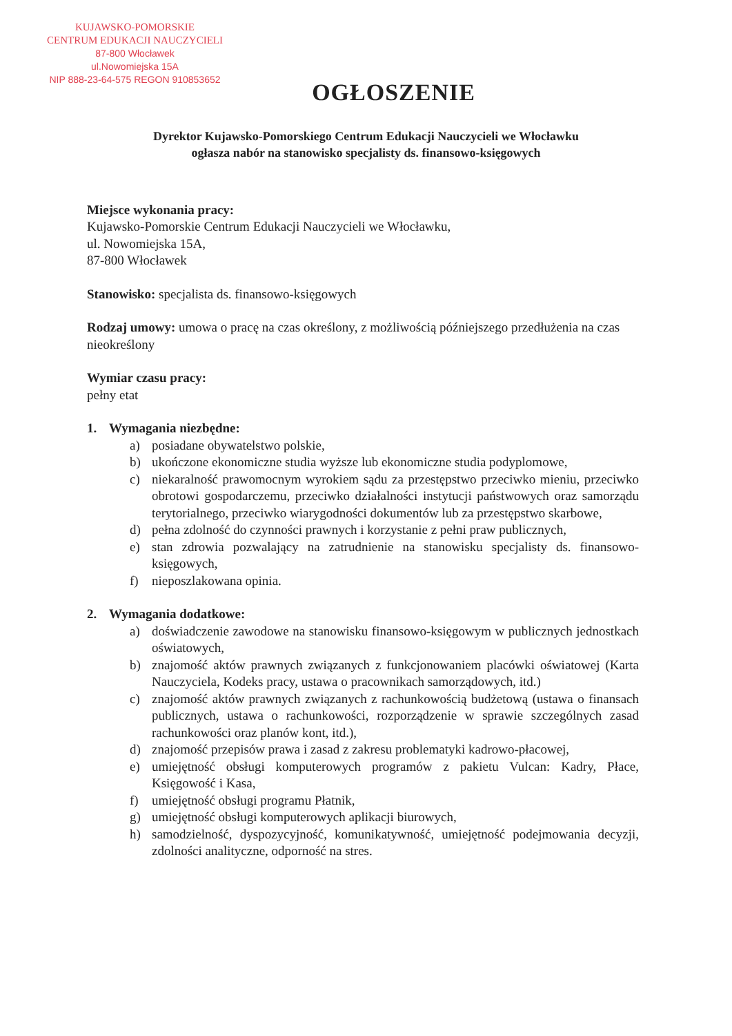KUJAWSKO-POMORSKIE
CENTRUM EDUKACJI NAUCZYCIELI
87-800 Włocławek
ul.Nowomiejska 15A
NIP 888-23-64-575 REGON 910853652
OGŁOSZENIE
Dyrektor Kujawsko-Pomorskiego Centrum Edukacji Nauczycieli we Włocławku
ogłasza nabór na stanowisko specjalisty ds. finansowo-księgowych
Miejsce wykonania pracy:
Kujawsko-Pomorskie Centrum Edukacji Nauczycieli we Włocławku,
ul. Nowomiejska 15A,
87-800 Włocławek
Stanowisko: specjalista ds. finansowo-księgowych
Rodzaj umowy: umowa o pracę na czas określony, z możliwością późniejszego przedłużenia na czas nieokreślony
Wymiar czasu pracy:
pełny etat
1. Wymagania niezbędne:
a) posiadane obywatelstwo polskie,
b) ukończone ekonomiczne studia wyższe lub ekonomiczne studia podyplomowe,
c) niekaralność prawomocnym wyrokiem sądu za przestępstwo przeciwko mieniu, przeciwko obrotowi gospodarczemu, przeciwko działalności instytucji państwowych oraz samorządu terytorialnego, przeciwko wiarygodności dokumentów lub za przestępstwo skarbowe,
d) pełna zdolność do czynności prawnych i korzystanie z pełni praw publicznych,
e) stan zdrowia pozwalający na zatrudnienie na stanowisku specjalisty ds. finansowo-księgowych,
f) nieposzlakowana opinia.
2. Wymagania dodatkowe:
a) doświadczenie zawodowe na stanowisku finansowo-księgowym w publicznych jednostkach oświatowych,
b) znajomość aktów prawnych związanych z funkcjonowaniem placówki oświatowej (Karta Nauczyciela, Kodeks pracy, ustawa o pracownikach samorządowych, itd.)
c) znajomość aktów prawnych związanych z rachunkowością budżetową (ustawa o finansach publicznych, ustawa o rachunkowości, rozporządzenie w sprawie szczególnych zasad rachunkowości oraz planów kont, itd.),
d) znajomość przepisów prawa i zasad z zakresu problematyki kadrowo-płacowej,
e) umiejętność obsługi komputerowych programów z pakietu Vulcan: Kadry, Płace, Księgowość i Kasa,
f) umiejętność obsługi programu Płatnik,
g) umiejętność obsługi komputerowych aplikacji biurowych,
h) samodzielność, dyspozycyjność, komunikatywność, umiejętność podejmowania decyzji, zdolności analityczne, odporność na stres.